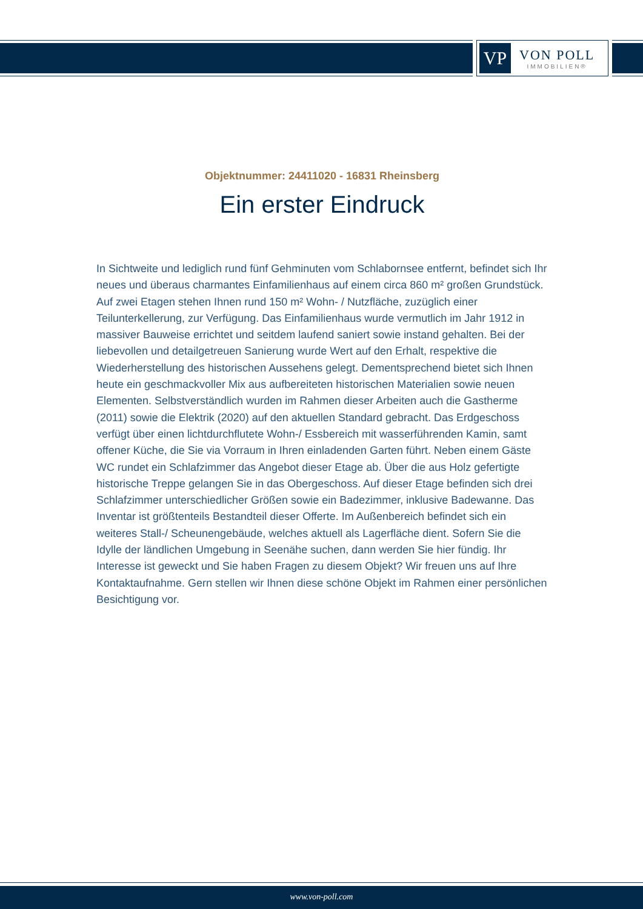VP
VON POLL
IMMOBILIEN®
Objektnummer: 24411020 - 16831 Rheinsberg
Ein erster Eindruck
In Sichtweite und lediglich rund fünf Gehminuten vom Schlabornsee entfernt, befindet sich Ihr neues und überaus charmantes Einfamilienhaus auf einem circa 860 m² großen Grundstück. Auf zwei Etagen stehen Ihnen rund 150 m² Wohn- / Nutzfläche, zuzüglich einer Teilunterkellerung, zur Verfügung. Das Einfamilienhaus wurde vermutlich im Jahr 1912 in massiver Bauweise errichtet und seitdem laufend saniert sowie instand gehalten. Bei der liebevollen und detailgetreuen Sanierung wurde Wert auf den Erhalt, respektive die Wiederherstellung des historischen Aussehens gelegt. Dementsprechend bietet sich Ihnen heute ein geschmackvoller Mix aus aufbereiteten historischen Materialien sowie neuen Elementen. Selbstverständlich wurden im Rahmen dieser Arbeiten auch die Gastherme (2011) sowie die Elektrik (2020) auf den aktuellen Standard gebracht. Das Erdgeschoss verfügt über einen lichtdurchflutete Wohn-/ Essbereich mit wasserführenden Kamin, samt offener Küche, die Sie via Vorraum in Ihren einladenden Garten führt. Neben einem Gäste WC rundet ein Schlafzimmer das Angebot dieser Etage ab. Über die aus Holz gefertigte historische Treppe gelangen Sie in das Obergeschoss. Auf dieser Etage befinden sich drei Schlafzimmer unterschiedlicher Größen sowie ein Badezimmer, inklusive Badewanne. Das Inventar ist größtenteils Bestandteil dieser Offerte. Im Außenbereich befindet sich ein weiteres Stall-/ Scheunengebäude, welches aktuell als Lagerfläche dient. Sofern Sie die Idylle der ländlichen Umgebung in Seenähe suchen, dann werden Sie hier fündig. Ihr Interesse ist geweckt und Sie haben Fragen zu diesem Objekt? Wir freuen uns auf Ihre Kontaktaufnahme. Gern stellen wir Ihnen diese schöne Objekt im Rahmen einer persönlichen Besichtigung vor.
www.von-poll.com